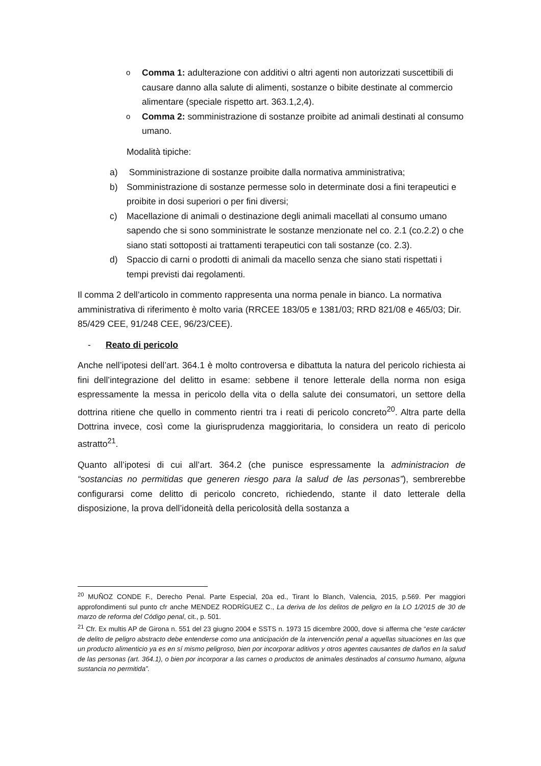o
Comma 1: adulterazione con additivi o altri agenti non autorizzati suscettibili di causare danno alla salute di alimenti, sostanze o bibite destinate al commercio alimentare (speciale rispetto art. 363.1,2,4).
o
Comma 2: somministrazione di sostanze proibite ad animali destinati al consumo umano.
Modalità tipiche:
a) Somministrazione di sostanze proibite dalla normativa amministrativa;
b) Somministrazione di sostanze permesse solo in determinate dosi a fini terapeutici e proibite in dosi superiori o per fini diversi;
c) Macellazione di animali o destinazione degli animali macellati al consumo umano sapendo che si sono somministrate le sostanze menzionate nel co. 2.1 (co.2.2) o che siano stati sottoposti ai trattamenti terapeutici con tali sostanze (co. 2.3).
d) Spaccio di carni o prodotti di animali da macello senza che siano stati rispettati i tempi previsti dai regolamenti.
Il comma 2 dell’articolo in commento rappresenta una norma penale in bianco. La normativa amministrativa di riferimento è molto varia (RRCEE 183/05 e 1381/03; RRD 821/08 e 465/03; Dir. 85/429 CEE, 91/248 CEE, 96/23/CEE).
- Reato di pericolo
Anche nell’ipotesi dell’art. 364.1 è molto controversa e dibattuta la natura del pericolo richiesta ai fini dell’integrazione del delitto in esame: sebbene il tenore letterale della norma non esiga espressamente la messa in pericolo della vita o della salute dei consumatori, un settore della dottrina ritiene che quello in commento rientri tra i reati di pericolo concreto<sup>20</sup>. Altra parte della Dottrina invece, così come la giurisprudenza maggioritaria, lo considera un reato di pericolo astratto<sup>21</sup>.
Quanto all’ipotesi di cui all’art. 364.2 (che punisce espressamente la administracion de “sostancias no permitidas que generen riesgo para la salud de las personas”), sembrerebbe configurarsi come delitto di pericolo concreto, richiedendo, stante il dato letterale della disposizione, la prova dell’idoneità della pericolosità della sostanza a
<sup>20</sup> MUÑOZ CONDE F., Derecho Penal. Parte Especial, 20a ed., Tirant lo Blanch, Valencia, 2015, p.569. Per maggiori approfondimenti sul punto cfr anche MENDEZ RODRÍGUEZ C., La deriva de los delitos de peligro en la LO 1/2015 de 30 de marzo de reforma del Código penal, cit., p. 501.
<sup>21</sup> Cfr. Ex multis AP de Girona n. 551 del 23 giugno 2004 e SSTS n. 1973 15 dicembre 2000, dove si afferma che “este carácter de delito de peligro abstracto debe entenderse como una anticipación de la intervención penal a aquellas situaciones en las que un producto alimenticio ya es en sí mismo peligroso, bien por incorporar aditivos y otros agentes causantes de daños en la salud de las personas (art. 364.1), o bien por incorporar a las carnes o productos de animales destinados al consumo humano, alguna sustancia no permitida”.